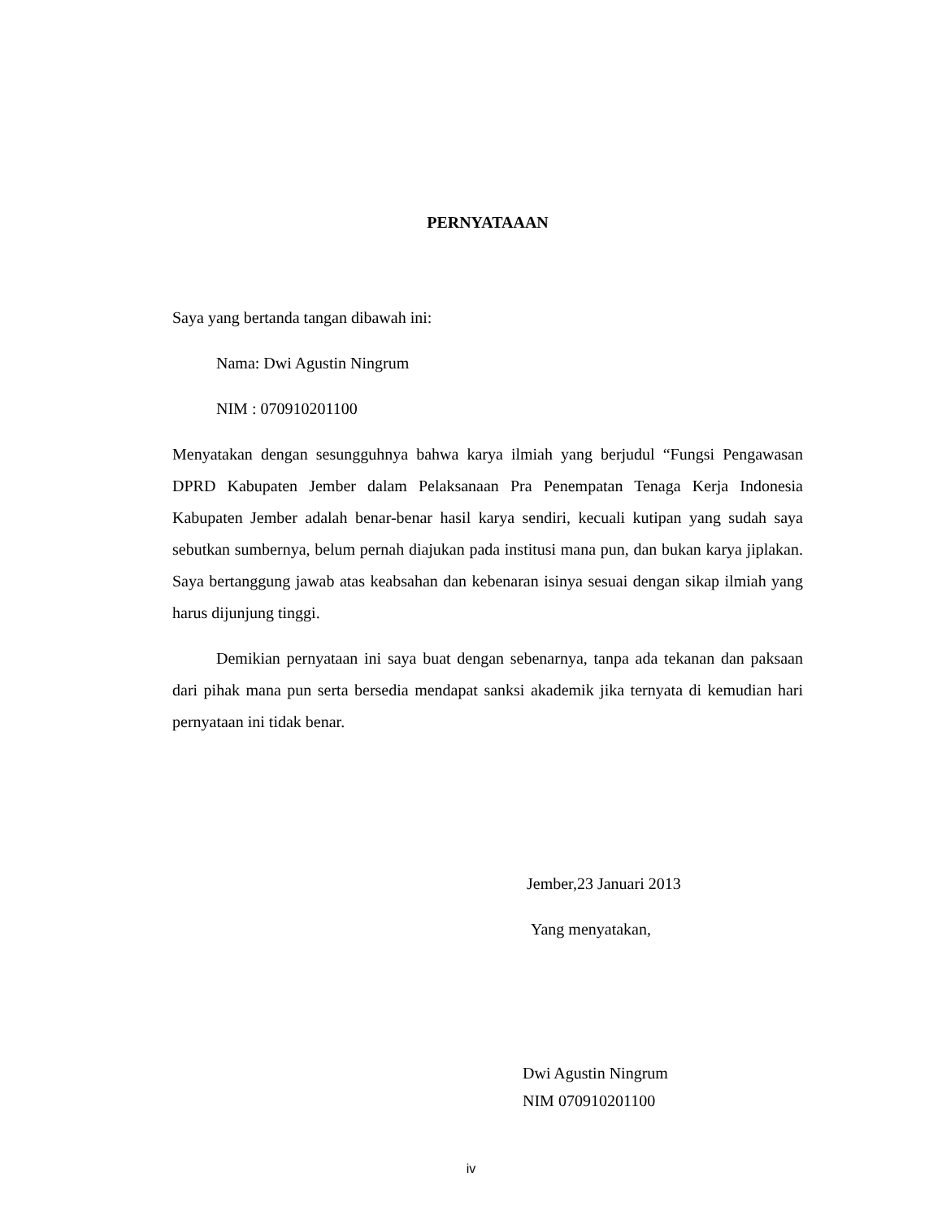PERNYATAAAN
Saya yang bertanda tangan dibawah ini:
Nama: Dwi Agustin Ningrum
NIM : 070910201100
Menyatakan dengan sesungguhnya bahwa karya ilmiah yang berjudul “Fungsi Pengawasan DPRD Kabupaten Jember dalam Pelaksanaan Pra Penempatan Tenaga Kerja Indonesia Kabupaten Jember adalah benar-benar hasil karya sendiri, kecuali kutipan yang sudah saya sebutkan sumbernya, belum pernah diajukan pada institusi mana pun, dan bukan karya jiplakan. Saya bertanggung jawab atas keabsahan dan kebenaran isinya sesuai dengan sikap ilmiah yang harus dijunjung tinggi.
Demikian pernyataan ini saya buat dengan sebenarnya, tanpa ada tekanan dan paksaan dari pihak mana pun serta bersedia mendapat sanksi akademik jika ternyata di kemudian hari pernyataan ini tidak benar.
Jember,23 Januari 2013
Yang menyatakan,
Dwi Agustin Ningrum
NIM 070910201100
iv